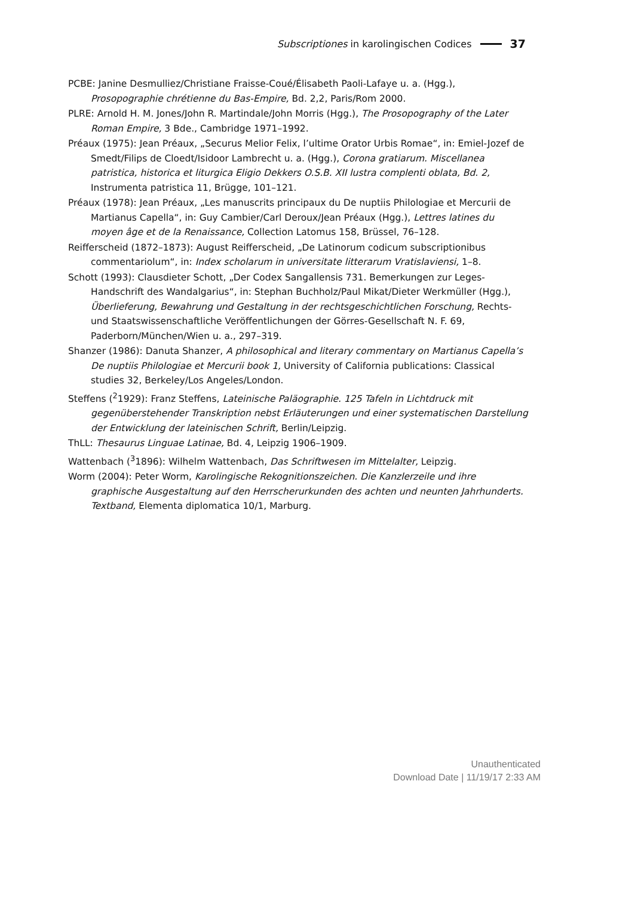Subscriptiones in karolingischen Codices 37
PCBE: Janine Desmulliez/Christiane Fraisse-Coué/Élisabeth Paoli-Lafaye u. a. (Hgg.), Prosopographie chrétienne du Bas-Empire, Bd. 2,2, Paris/Rom 2000.
PLRE: Arnold H. M. Jones/John R. Martindale/John Morris (Hgg.), The Prosopography of the Later Roman Empire, 3 Bde., Cambridge 1971–1992.
Préaux (1975): Jean Préaux, „Securus Melior Felix, l’ultime Orator Urbis Romae“, in: Emiel-Jozef de Smedt/Filips de Cloedt/Isidoor Lambrecht u. a. (Hgg.), Corona gratiarum. Miscellanea patristica, historica et liturgica Eligio Dekkers O.S.B. XII lustra complenti oblata, Bd. 2, Instrumenta patristica 11, Brügge, 101–121.
Préaux (1978): Jean Préaux, „Les manuscrits principaux du De nuptiis Philologiae et Mercurii de Martianus Capella“, in: Guy Cambier/Carl Deroux/Jean Préaux (Hgg.), Lettres latines du moyen âge et de la Renaissance, Collection Latomus 158, Brüssel, 76–128.
Reifferscheid (1872–1873): August Reifferscheid, „De Latinorum codicum subscriptionibus commentariolum“, in: Index scholarum in universitate litterarum Vratislaviensi, 1–8.
Schott (1993): Clausdieter Schott, „Der Codex Sangallensis 731. Bemerkungen zur Leges-Handschrift des Wandalgarius“, in: Stephan Buchholz/Paul Mikat/Dieter Werkmüller (Hgg.), Überlieferung, Bewahrung und Gestaltung in der rechtsgeschichtlichen Forschung, Rechts- und Staatswissenschaftliche Veröffentlichungen der Görres-Gesellschaft N. F. 69, Paderborn/München/Wien u. a., 297–319.
Shanzer (1986): Danuta Shanzer, A philosophical and literary commentary on Martianus Capella’s De nuptiis Philologiae et Mercurii book 1, University of California publications: Classical studies 32, Berkeley/Los Angeles/London.
Steffens (<sup>2</sup>1929): Franz Steffens, Lateinische Paläographie. 125 Tafeln in Lichtdruck mit gegenüberstehender Transkription nebst Erläuterungen und einer systematischen Darstellung der Entwicklung der lateinischen Schrift, Berlin/Leipzig.
ThLL: Thesaurus Linguae Latinae, Bd. 4, Leipzig 1906–1909.
Wattenbach (<sup>3</sup>1896): Wilhelm Wattenbach, Das Schriftwesen im Mittelalter, Leipzig.
Worm (2004): Peter Worm, Karolingische Rekognitionszeichen. Die Kanzlerzeile und ihre graphische Ausgestaltung auf den Herrscherurkunden des achten und neunten Jahrhunderts. Textband, Elementa diplomatica 10/1, Marburg.
Unauthenticated
Download Date | 11/19/17 2:33 AM